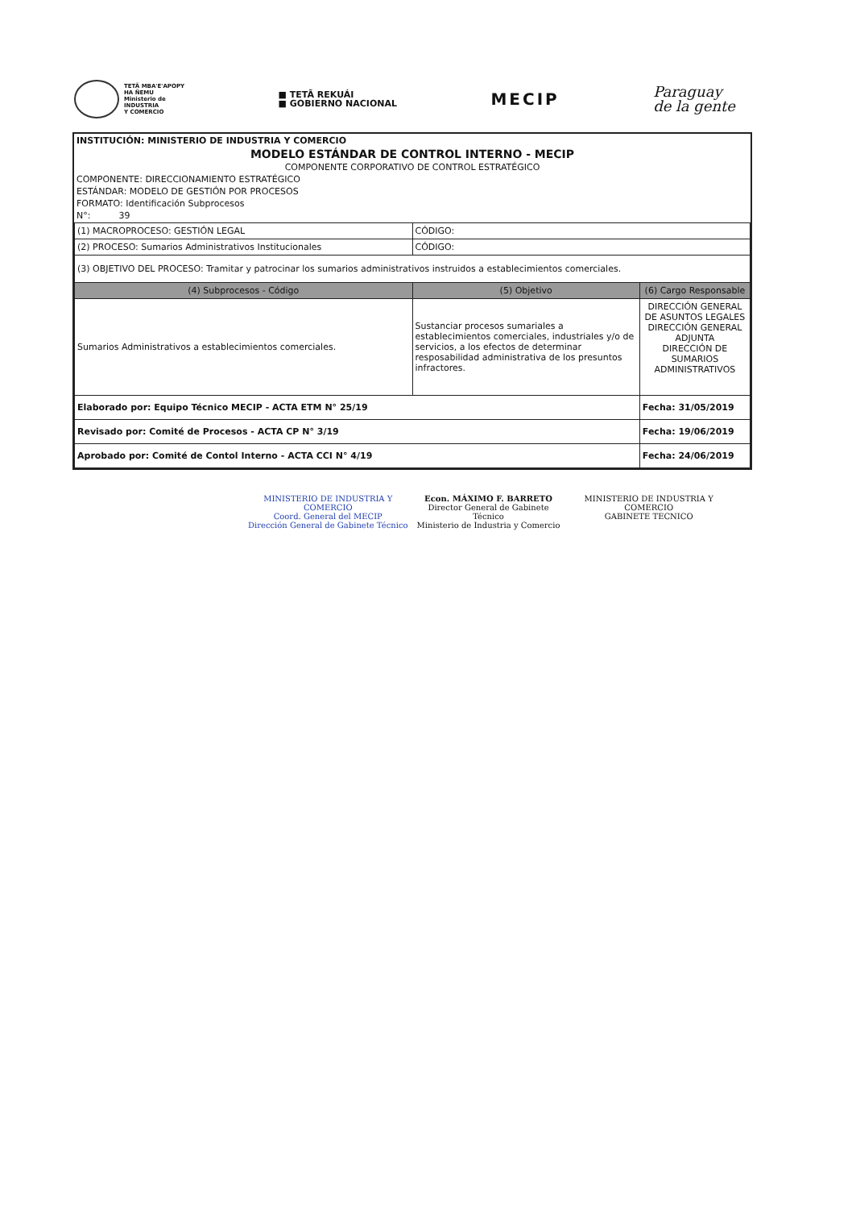TETÃ MBA'E'APOPY
HA ÑEMU
Ministerio de
INDUSTRIA
Y COMERCIO
■ TETÃ REKUÁI
■ GOBIERNO NACIONAL
MECIP
Paraguay
de la gente
INSTITUCIÓN: MINISTERIO DE INDUSTRIA Y COMERCIO
MODELO ESTÁNDAR DE CONTROL INTERNO - MECIP
COMPONENTE CORPORATIVO DE CONTROL ESTRATÉGICO
COMPONENTE: DIRECCIONAMIENTO ESTRATÉGICO
ESTÁNDAR: MODELO DE GESTIÓN POR PROCESOS
FORMATO: Identificación Subprocesos
N°: 39
| (1) MACROPROCESO: GESTIÓN LEGAL | CÓDIGO: | |
| (2) PROCESO: Sumarios Administrativos Institucionales | CÓDIGO: | |
| (3) OBJETIVO DEL PROCESO: Tramitar y patrocinar los sumarios administrativos instruidos a establecimientos comerciales. | | |
| (4) Subprocesos - Código | (5) Objetivo | (6) Cargo Responsable |
| Sumarios Administrativos a establecimientos comerciales. | Sustanciar procesos sumariales a establecimientos comerciales, industriales y/o de servicios, a los efectos de determinar resposabilidad administrativa de los presuntos infractores. | DIRECCIÓN GENERAL DE ASUNTOS LEGALES DIRECCIÓN GENERAL ADJUNTA DIRECCIÓN DE SUMARIOS ADMINISTRATIVOS |
| Elaborado por: Equipo Técnico MECIP - ACTA ETM N° 25/19 | | Fecha: 31/05/2019 |
| Revisado por: Comité de Procesos - ACTA CP N° 3/19 | | Fecha: 19/06/2019 |
| Aprobado por: Comité de Contol Interno - ACTA CCI N° 4/19 | | Fecha: 24/06/2019 |
MINISTERIO DE INDUSTRIA Y COMERCIO
Coord. General del MECIP
Dirección General de Gabinete Técnico
Econ. MÁXIMO F. BARRETO
Director General de Gabinete Técnico
Ministerio de Industria y Comercio
MINISTERIO DE INDUSTRIA Y COMERCIO
GABINETE TECNICO